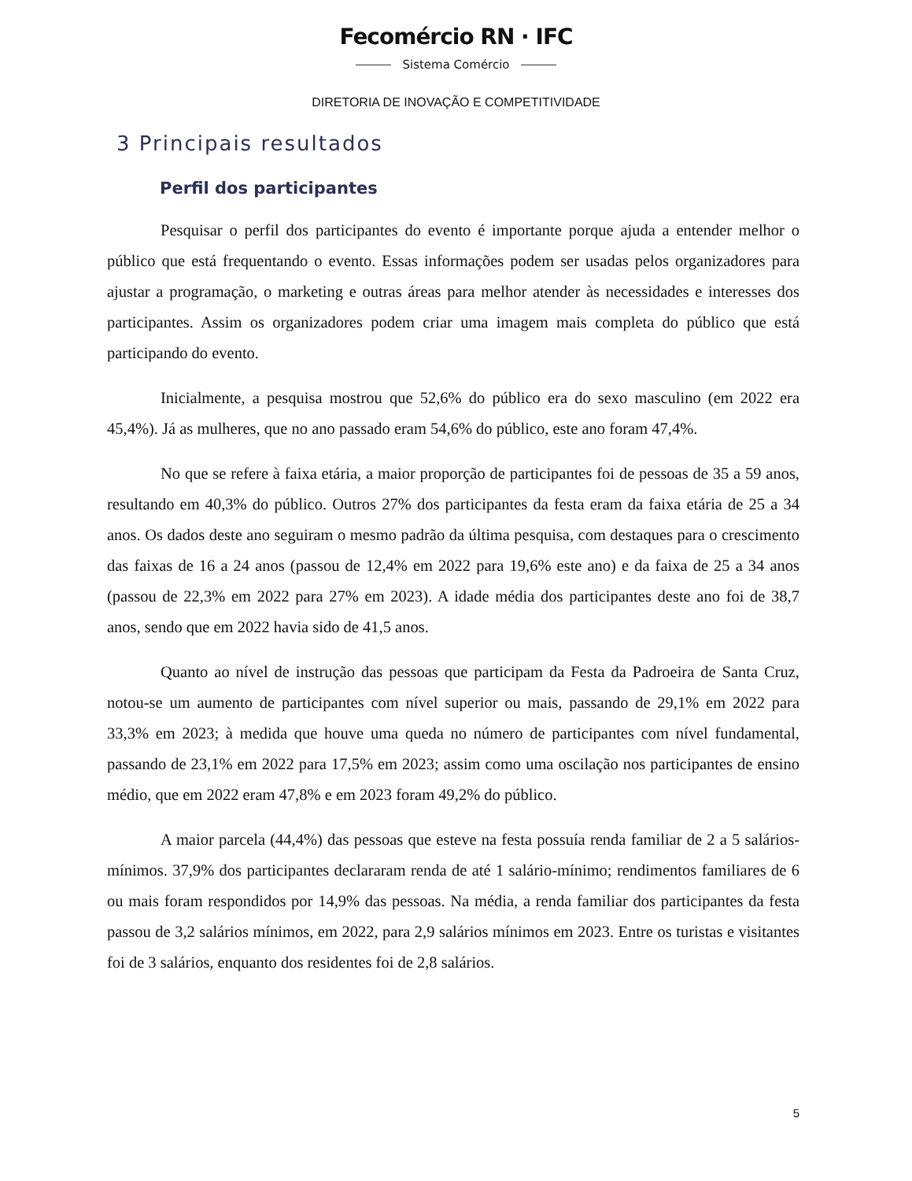Fecomércio RN · IFC
Sistema Comércio
DIRETORIA DE INOVAÇÃO E COMPETITIVIDADE
3 Principais resultados
Perfil dos participantes
Pesquisar o perfil dos participantes do evento é importante porque ajuda a entender melhor o público que está frequentando o evento. Essas informações podem ser usadas pelos organizadores para ajustar a programação, o marketing e outras áreas para melhor atender às necessidades e interesses dos participantes. Assim os organizadores podem criar uma imagem mais completa do público que está participando do evento.
Inicialmente, a pesquisa mostrou que 52,6% do público era do sexo masculino (em 2022 era 45,4%). Já as mulheres, que no ano passado eram 54,6% do público, este ano foram 47,4%.
No que se refere à faixa etária, a maior proporção de participantes foi de pessoas de 35 a 59 anos, resultando em 40,3% do público. Outros 27% dos participantes da festa eram da faixa etária de 25 a 34 anos. Os dados deste ano seguiram o mesmo padrão da última pesquisa, com destaques para o crescimento das faixas de 16 a 24 anos (passou de 12,4% em 2022 para 19,6% este ano) e da faixa de 25 a 34 anos (passou de 22,3% em 2022 para 27% em 2023). A idade média dos participantes deste ano foi de 38,7 anos, sendo que em 2022 havia sido de 41,5 anos.
Quanto ao nível de instrução das pessoas que participam da Festa da Padroeira de Santa Cruz, notou-se um aumento de participantes com nível superior ou mais, passando de 29,1% em 2022 para 33,3% em 2023; à medida que houve uma queda no número de participantes com nível fundamental, passando de 23,1% em 2022 para 17,5% em 2023; assim como uma oscilação nos participantes de ensino médio, que em 2022 eram 47,8% e em 2023 foram 49,2% do público.
A maior parcela (44,4%) das pessoas que esteve na festa possuía renda familiar de 2 a 5 salários-mínimos. 37,9% dos participantes declararam renda de até 1 salário-mínimo; rendimentos familiares de 6 ou mais foram respondidos por 14,9% das pessoas. Na média, a renda familiar dos participantes da festa passou de 3,2 salários mínimos, em 2022, para 2,9 salários mínimos em 2023. Entre os turistas e visitantes foi de 3 salários, enquanto dos residentes foi de 2,8 salários.
5